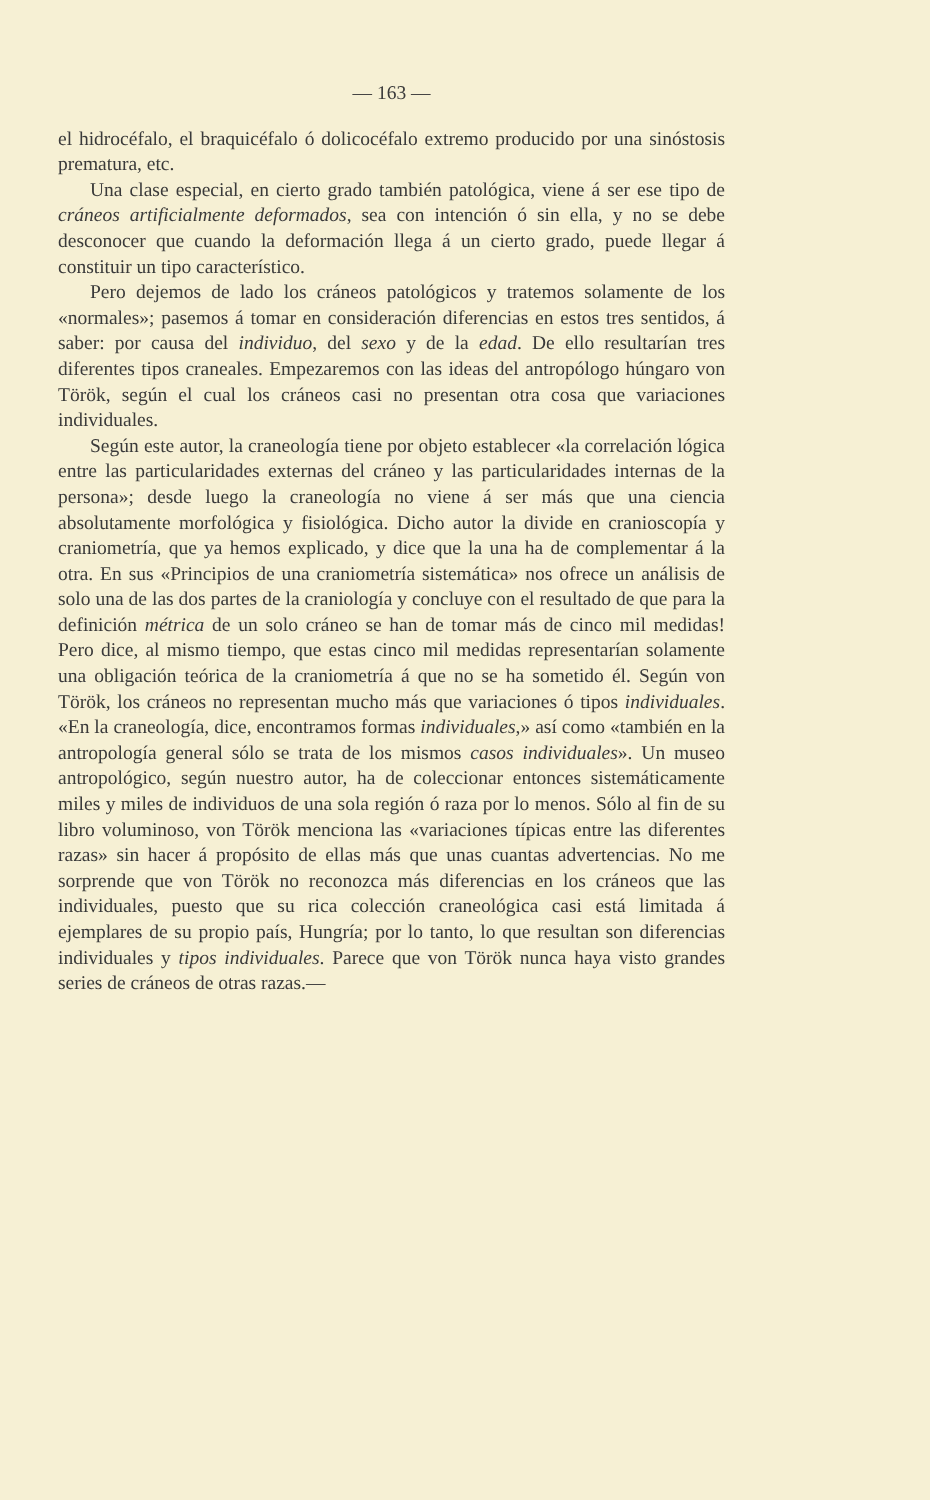— 163 —
el hidrocéfalo, el braquicéfalo ó dolicocéfalo extremo producido por una sinóstosis prematura, etc.
Una clase especial, en cierto grado también patológica, viene á ser ese tipo de cráneos artificialmente deformados, sea con intención ó sin ella, y no se debe desconocer que cuando la deformación llega á un cierto grado, puede llegar á constituir un tipo característico.
Pero dejemos de lado los cráneos patológicos y tratemos solamente de los «normales»; pasemos á tomar en consideración diferencias en estos tres sentidos, á saber: por causa del individuo, del sexo y de la edad. De ello resultarían tres diferentes tipos craneales. Empezaremos con las ideas del antropólogo húngaro von Török, según el cual los cráneos casi no presentan otra cosa que variaciones individuales.
Según este autor, la craneología tiene por objeto establecer «la correlación lógica entre las particularidades externas del cráneo y las particularidades internas de la persona»; desde luego la craneología no viene á ser más que una ciencia absolutamente morfológica y fisiológica. Dicho autor la divide en cranioscopía y craniometría, que ya hemos explicado, y dice que la una ha de complementar á la otra. En sus «Principios de una craniometría sistemática» nos ofrece un análisis de solo una de las dos partes de la craniología y concluye con el resultado de que para la definición métrica de un solo cráneo se han de tomar más de cinco mil medidas! Pero dice, al mismo tiempo, que estas cinco mil medidas representarían solamente una obligación teórica de la craniometría á que no se ha sometido él. Según von Török, los cráneos no representan mucho más que variaciones ó tipos individuales. «En la craneología, dice, encontramos formas individuales,» así como «también en la antropología general sólo se trata de los mismos casos individuales». Un museo antropológico, según nuestro autor, ha de coleccionar entonces sistemáticamente miles y miles de individuos de una sola región ó raza por lo menos. Sólo al fin de su libro voluminoso, von Török menciona las «variaciones típicas entre las diferentes razas» sin hacer á propósito de ellas más que unas cuantas advertencias. No me sorprende que von Török no reconozca más diferencias en los cráneos que las individuales, puesto que su rica colección craneológica casi está limitada á ejemplares de su propio país, Hungría; por lo tanto, lo que resultan son diferencias individuales y tipos individuales. Parece que von Török nunca haya visto grandes series de cráneos de otras razas.—